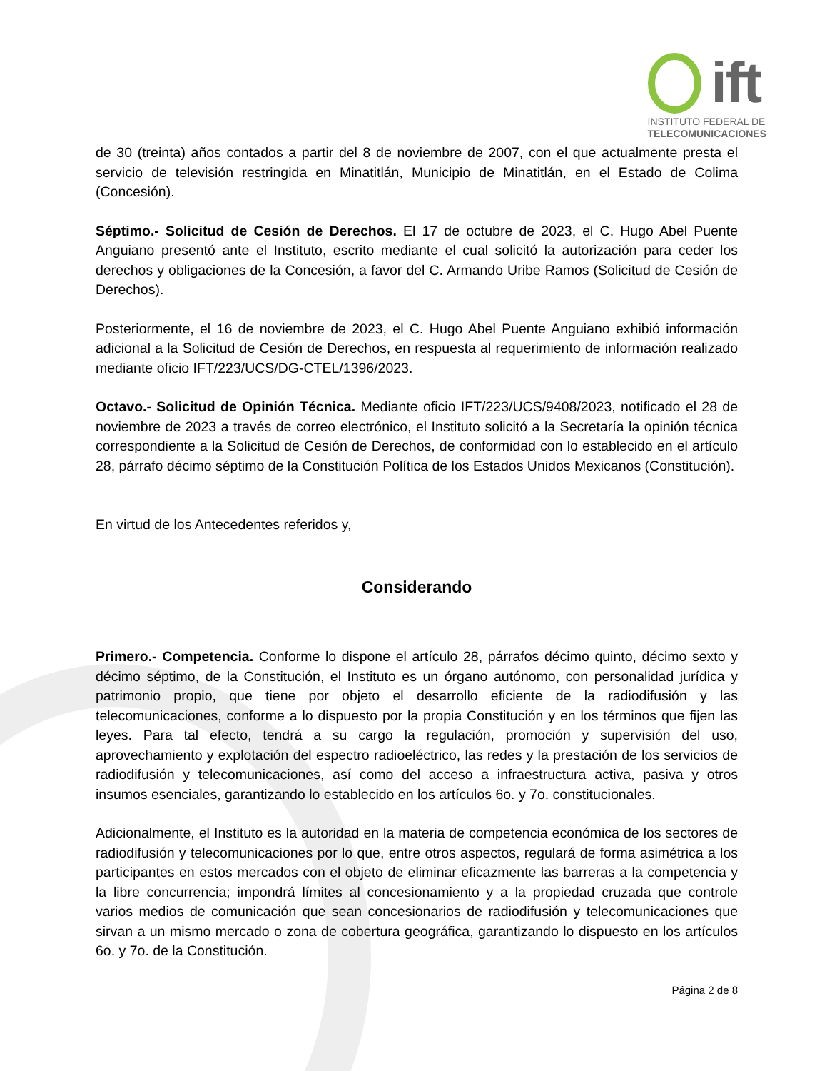ift
INSTITUTO FEDERAL DE
TELECOMUNICACIONES
de 30 (treinta) años contados a partir del 8 de noviembre de 2007, con el que actualmente presta el servicio de televisión restringida en Minatitlán, Municipio de Minatitlán, en el Estado de Colima (Concesión).
Séptimo.- Solicitud de Cesión de Derechos. El 17 de octubre de 2023, el C. Hugo Abel Puente Anguiano presentó ante el Instituto, escrito mediante el cual solicitó la autorización para ceder los derechos y obligaciones de la Concesión, a favor del C. Armando Uribe Ramos (Solicitud de Cesión de Derechos).
Posteriormente, el 16 de noviembre de 2023, el C. Hugo Abel Puente Anguiano exhibió información adicional a la Solicitud de Cesión de Derechos, en respuesta al requerimiento de información realizado mediante oficio IFT/223/UCS/DG-CTEL/1396/2023.
Octavo.- Solicitud de Opinión Técnica. Mediante oficio IFT/223/UCS/9408/2023, notificado el 28 de noviembre de 2023 a través de correo electrónico, el Instituto solicitó a la Secretaría la opinión técnica correspondiente a la Solicitud de Cesión de Derechos, de conformidad con lo establecido en el artículo 28, párrafo décimo séptimo de la Constitución Política de los Estados Unidos Mexicanos (Constitución).
En virtud de los Antecedentes referidos y,
Considerando
Primero.- Competencia. Conforme lo dispone el artículo 28, párrafos décimo quinto, décimo sexto y décimo séptimo, de la Constitución, el Instituto es un órgano autónomo, con personalidad jurídica y patrimonio propio, que tiene por objeto el desarrollo eficiente de la radiodifusión y las telecomunicaciones, conforme a lo dispuesto por la propia Constitución y en los términos que fijen las leyes. Para tal efecto, tendrá a su cargo la regulación, promoción y supervisión del uso, aprovechamiento y explotación del espectro radioeléctrico, las redes y la prestación de los servicios de radiodifusión y telecomunicaciones, así como del acceso a infraestructura activa, pasiva y otros insumos esenciales, garantizando lo establecido en los artículos 6o. y 7o. constitucionales.
Adicionalmente, el Instituto es la autoridad en la materia de competencia económica de los sectores de radiodifusión y telecomunicaciones por lo que, entre otros aspectos, regulará de forma asimétrica a los participantes en estos mercados con el objeto de eliminar eficazmente las barreras a la competencia y la libre concurrencia; impondrá límites al concesionamiento y a la propiedad cruzada que controle varios medios de comunicación que sean concesionarios de radiodifusión y telecomunicaciones que sirvan a un mismo mercado o zona de cobertura geográfica, garantizando lo dispuesto en los artículos 6o. y 7o. de la Constitución.
Página 2 de 8